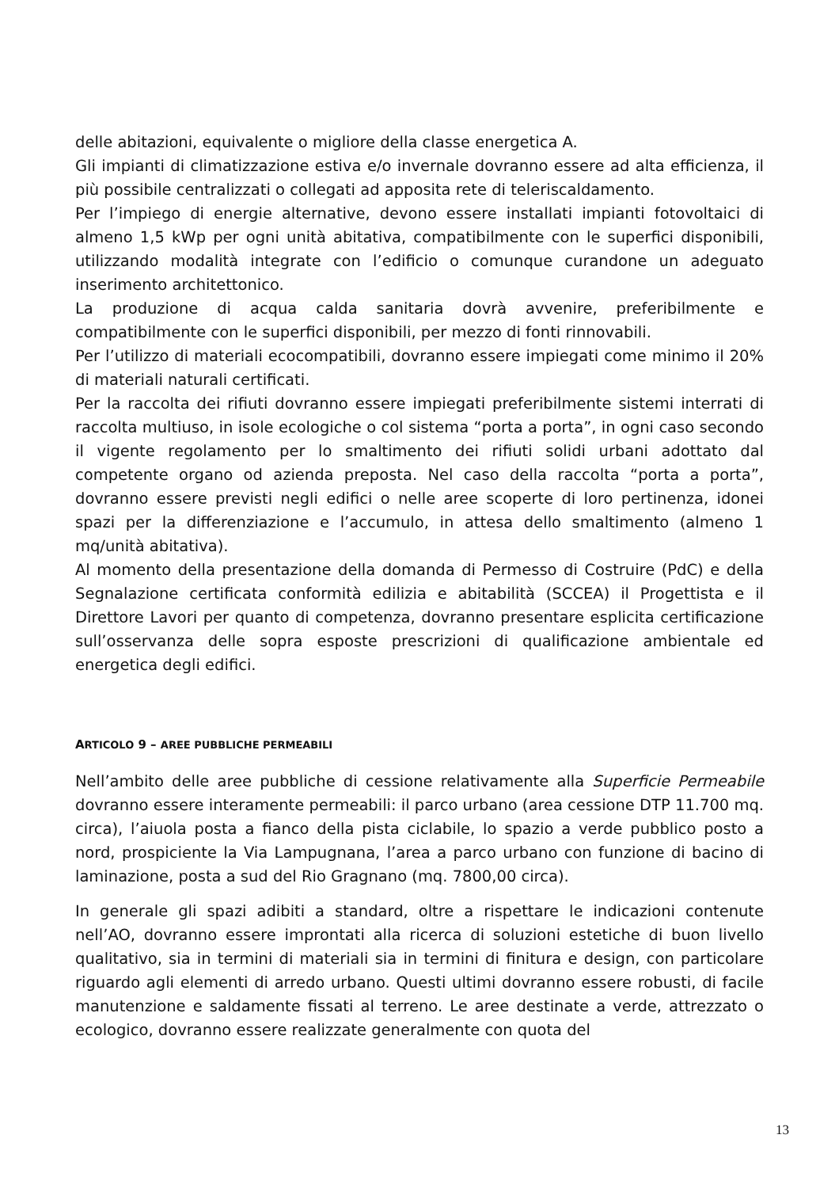delle abitazioni, equivalente o migliore della classe energetica A.
Gli impianti di climatizzazione estiva e/o invernale dovranno essere ad alta efficienza, il più possibile centralizzati o collegati ad apposita rete di teleriscaldamento.
Per l’impiego di energie alternative, devono essere installati impianti fotovoltaici di almeno 1,5 kWp per ogni unità abitativa, compatibilmente con le superfici disponibili, utilizzando modalità integrate con l’edificio o comunque curandone un adeguato inserimento architettonico.
La produzione di acqua calda sanitaria dovrà avvenire, preferibilmente e compatibilmente con le superfici disponibili, per mezzo di fonti rinnovabili.
Per l’utilizzo di materiali ecocompatibili, dovranno essere impiegati come minimo il 20% di materiali naturali certificati.
Per la raccolta dei rifiuti dovranno essere impiegati preferibilmente sistemi interrati di raccolta multiuso, in isole ecologiche o col sistema “porta a porta”, in ogni caso secondo il vigente regolamento per lo smaltimento dei rifiuti solidi urbani adottato dal competente organo od azienda preposta. Nel caso della raccolta “porta a porta”, dovranno essere previsti negli edifici o nelle aree scoperte di loro pertinenza, idonei spazi per la differenziazione e l’accumulo, in attesa dello smaltimento (almeno 1 mq/unità abitativa).
Al momento della presentazione della domanda di Permesso di Costruire (PdC) e della Segnalazione certificata conformità edilizia e abitabilità (SCCEA) il Progettista e il Direttore Lavori per quanto di competenza, dovranno presentare esplicita certificazione sull’osservanza delle sopra esposte prescrizioni di qualificazione ambientale ed energetica degli edifici.
ARTICOLO 9 – AREE PUBBLICHE PERMEABILI
Nell’ambito delle aree pubbliche di cessione relativamente alla Superficie Permeabile dovranno essere interamente permeabili: il parco urbano (area cessione DTP 11.700 mq. circa), l’aiuola posta a fianco della pista ciclabile, lo spazio a verde pubblico posto a nord, prospiciente la Via Lampugnana, l’area a parco urbano con funzione di bacino di laminazione, posta a sud del Rio Gragnano (mq. 7800,00 circa).
In generale gli spazi adibiti a standard, oltre a rispettare le indicazioni contenute nell’AO, dovranno essere improntati alla ricerca di soluzioni estetiche di buon livello qualitativo, sia in termini di materiali sia in termini di finitura e design, con particolare riguardo agli elementi di arredo urbano. Questi ultimi dovranno essere robusti, di facile manutenzione e saldamente fissati al terreno. Le aree destinate a verde, attrezzato o ecologico, dovranno essere realizzate generalmente con quota del
13